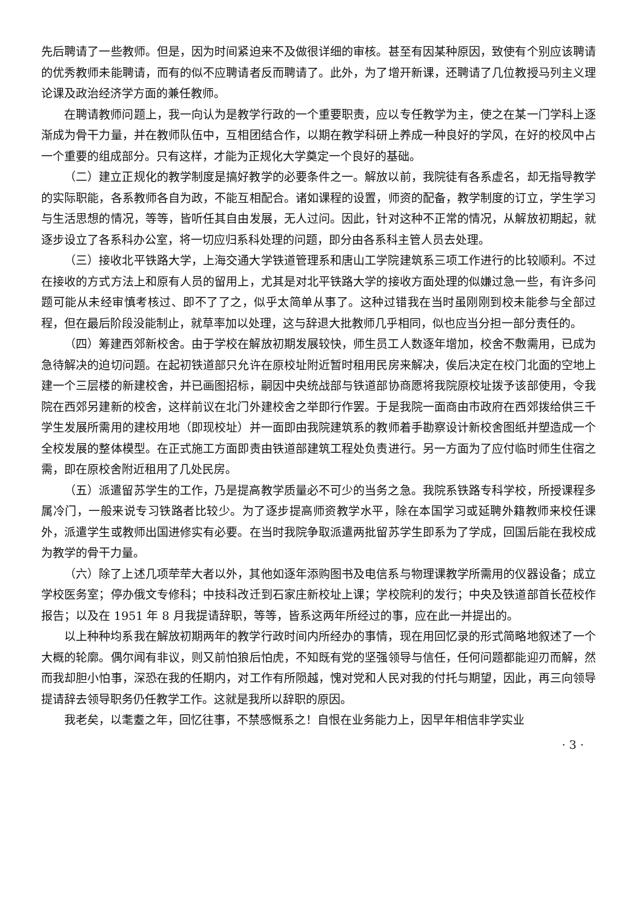先后聘请了一些教师。但是，因为时间紧迫来不及做很详细的审核。甚至有因某种原因，致使有个别应该聘请的优秀教师未能聘请，而有的似不应聘请者反而聘请了。此外，为了增开新课，还聘请了几位教授马列主义理论课及政治经济学方面的兼任教师。
在聘请教师问题上，我一向认为是教学行政的一个重要职责，应以专任教学为主，使之在某一门学科上逐渐成为骨干力量，并在教师队伍中，互相团结合作，以期在教学科研上养成一种良好的学风，在好的校风中占一个重要的组成部分。只有这样，才能为正规化大学奠定一个良好的基础。
（二）建立正规化的教学制度是搞好教学的必要条件之一。解放以前，我院徒有各系虚名，却无指导教学的实际职能，各系教师各自为政，不能互相配合。诸如课程的设置，师资的配备，教学制度的订立，学生学习与生活思想的情况，等等，皆听任其自由发展，无人过问。因此，针对这种不正常的情况，从解放初期起，就逐步设立了各系科办公室，将一切应归系科处理的问题，即分由各系科主管人员去处理。
（三）接收北平铁路大学，上海交通大学铁道管理系和唐山工学院建筑系三项工作进行的比较顺利。不过在接收的方式方法上和原有人员的留用上，尤其是对北平铁路大学的接收方面处理的似嫌过急一些，有许多问题可能从未经审慎考核过、即不了了之，似乎太简单从事了。这种过错我在当时虽刚刚到校未能参与全部过程，但在最后阶段没能制止，就草率加以处理，这与辞退大批教师几乎相同，似也应当分担一部分责任的。
（四）筹建西郊新校舍。由于学校在解放初期发展较快，师生员工人数逐年增加，校舍不敷需用，已成为急待解决的迫切问题。在起初铁道部只允许在原校址附近暂时租用民房来解决，俟后决定在校门北面的空地上建一个三层楼的新建校舍，并已画图招标，嗣因中央统战部与铁道部协商愿将我院原校址拨予该部使用，令我院在西郊另建新的校舍，这样前议在北门外建校舍之举即行作罢。于是我院一面商由市政府在西郊拨给供三千学生发展所需用的建校用地（即现校址）并一面即由我院建筑系的教师着手勘察设计新校舍图纸并塑造成一个全校发展的整体模型。在正式施工方面即责由铁道部建筑工程处负责进行。另一方面为了应付临时师生住宿之需，即在原校舍附近租用了几处民房。
（五）派遣留苏学生的工作，乃是提高教学质量必不可少的当务之急。我院系铁路专科学校，所授课程多属冷门，一般来说专习铁路者比较少。为了逐步提高师资教学水平，除在本国学习或延聘外籍教师来校任课外，派遣学生或教师出国进修实有必要。在当时我院争取派遣两批留苏学生即系为了学成，回国后能在我校成为教学的骨干力量。
（六）除了上述几项荦荦大者以外，其他如逐年添购图书及电信系与物理课教学所需用的仪器设备；成立学校医务室；停办俄文专修科；中技科改迁到石家庄新校址上课；学校院利的发行；中央及铁道部首长莅校作报告；以及在 1951 年 8 月我提请辞职，等等，皆系这两年所经过的事，应在此一并提出的。
以上种种均系我在解放初期两年的教学行政时间内所经办的事情，现在用回忆录的形式简略地叙述了一个大概的轮廓。偶尔闻有非议，则又前怕狼后怕虎，不知既有党的坚强领导与信任，任何问题都能迎刃而解，然而我却胆小怕事，深恐在我的任期内，对工作有所陨越，愧对党和人民对我的付托与期望，因此，再三向领导提请辞去领导职务仍任教学工作。这就是我所以辞职的原因。
我老矣，以耄耋之年，回忆往事，不禁感慨系之！自恨在业务能力上，因早年相信非学实业
· 3 ·